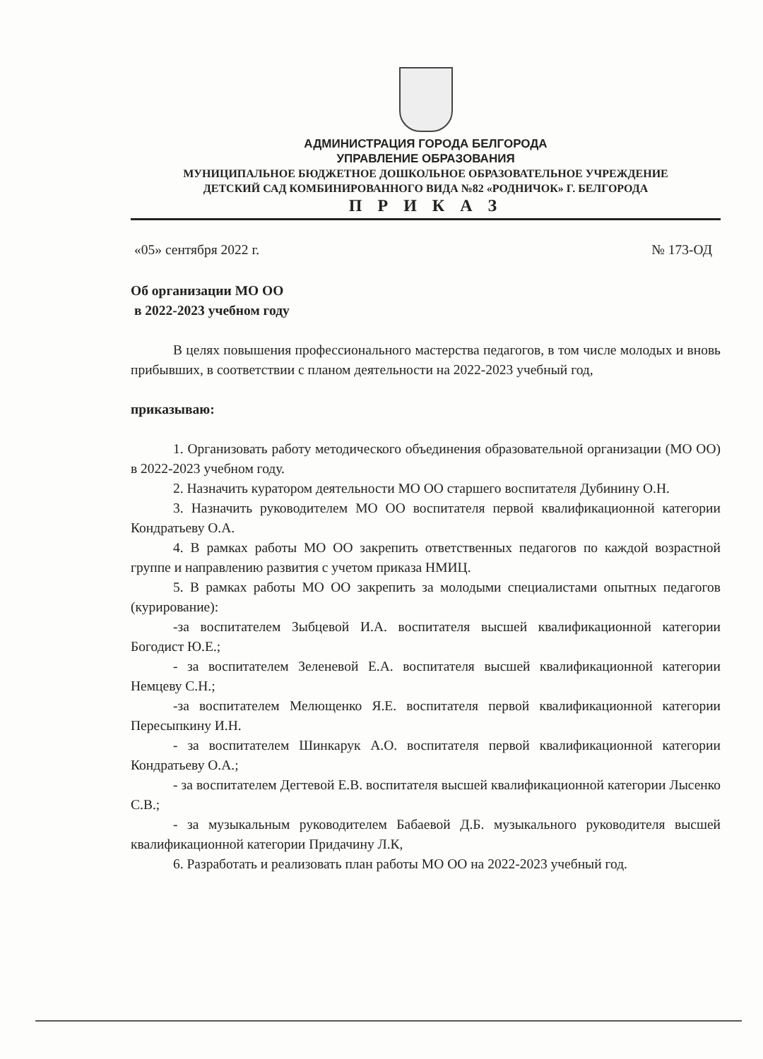АДМИНИСТРАЦИЯ ГОРОДА БЕЛГОРОДА
УПРАВЛЕНИЕ ОБРАЗОВАНИЯ
МУНИЦИПАЛЬНОЕ БЮДЖЕТНОЕ ДОШКОЛЬНОЕ ОБРАЗОВАТЕЛЬНОЕ УЧРЕЖДЕНИЕ
ДЕТСКИЙ САД КОМБИНИРОВАННОГО ВИДА №82 «РОДНИЧОК» Г. БЕЛГОРОДА
П Р И К А З
«05» сентября 2022 г. № 173-ОД
Об организации МО ОО
в 2022-2023 учебном году
В целях повышения профессионального мастерства педагогов, в том числе молодых и вновь прибывших, в соответствии с планом деятельности на 2022-2023 учебный год,
приказываю:
1. Организовать работу методического объединения образовательной организации (МО ОО) в 2022-2023 учебном году.
2. Назначить куратором деятельности МО ОО старшего воспитателя Дубинину О.Н.
3. Назначить руководителем МО ОО воспитателя первой квалификационной категории Кондратьеву О.А.
4. В рамках работы МО ОО закрепить ответственных педагогов по каждой возрастной группе и направлению развития с учетом приказа НМИЦ.
5. В рамках работы МО ОО закрепить за молодыми специалистами опытных педагогов (курирование):
-за воспитателем Зыбцевой И.А. воспитателя высшей квалификационной категории Богодист Ю.Е.;
- за воспитателем Зеленевой Е.А. воспитателя высшей квалификационной категории Немцеву С.Н.;
-за воспитателем Мелющенко Я.Е. воспитателя первой квалификационной категории Пересыпкину И.Н.
- за воспитателем Шинкарук А.О. воспитателя первой квалификационной категории Кондратьеву О.А.;
- за воспитателем Дегтевой Е.В. воспитателя высшей квалификационной категории Лысенко С.В.;
- за музыкальным руководителем Бабаевой Д.Б. музыкального руководителя высшей квалификационной категории Придачину Л.К,
6. Разработать и реализовать план работы МО ОО на 2022-2023 учебный год.